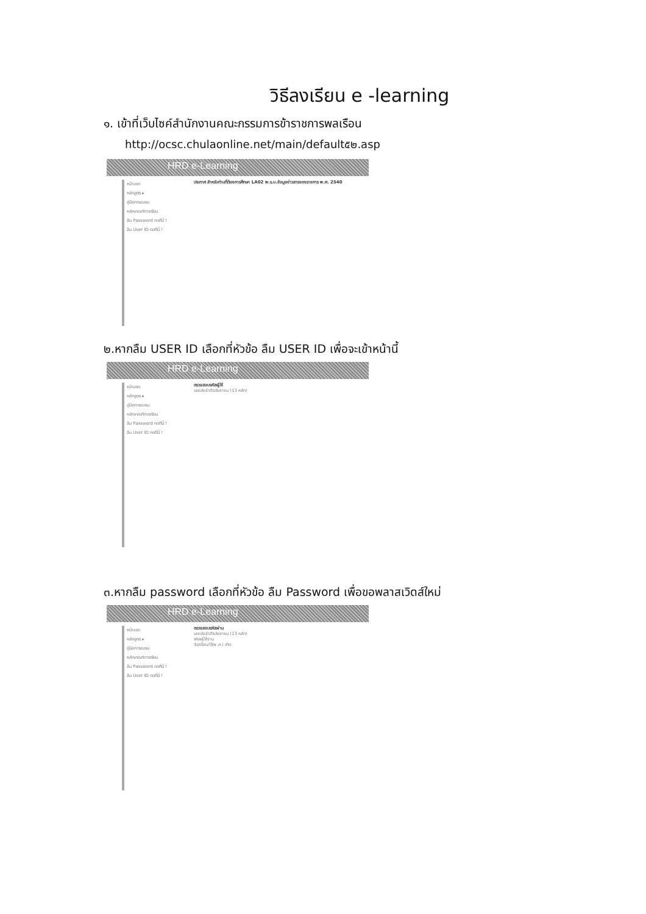วิธีลงเรียน e -learning
๑. เข้าที่เว็บไซค์สำนักงานคณะกรรมการข้าราชการพลเรือน
http://ocsc.chulaonline.net/main/default๕๒.asp
HRD e-Learning
หน้าแรก
หลักสูตร ▸
คู่มือการอบรม
หลักเกณฑ์การเรียน
ลืม Password กดที่นี่ !
ลืม User ID กดที่นี่ !
ประกาศ สำหรับท่านที่ต้องการศึกษา LA02 พ.ร.บ.ข้อมูลข่าวสารของราชการ พ.ศ. 2540
๒.หากลืม USER ID เลือกที่หัวข้อ ลืม USER ID เพื่อจะเข้าหน้านี้
HRD e-Learning
หน้าแรก
หลักสูตร ▸
คู่มือการอบรม
หลักเกณฑ์การเรียน
ลืม Password กดที่นี่ !
ลืม User ID กดที่นี่ !
ตรวจสอบรหัสผู้ใช้
เลขประจำตัวประชาชน (13 หลัก)
๓.หากลืม password เลือกที่หัวข้อ ลืม Password เพื่อขอพลาสเวิดส์ใหม่
HRD e-Learning
หน้าแรก
หลักสูตร ▸
คู่มือการอบรม
หลักเกณฑ์การเรียน
ลืม Password กดที่นี่ !
ลืม User ID กดที่นี่ !
ตรวจสอบรหัสผ่าน
เลขประจำตัวประชาชน (13 หลัก)
รหัสผู้ใช้งาน
วัน/เดือน/ปี(พ.ศ.) เกิด